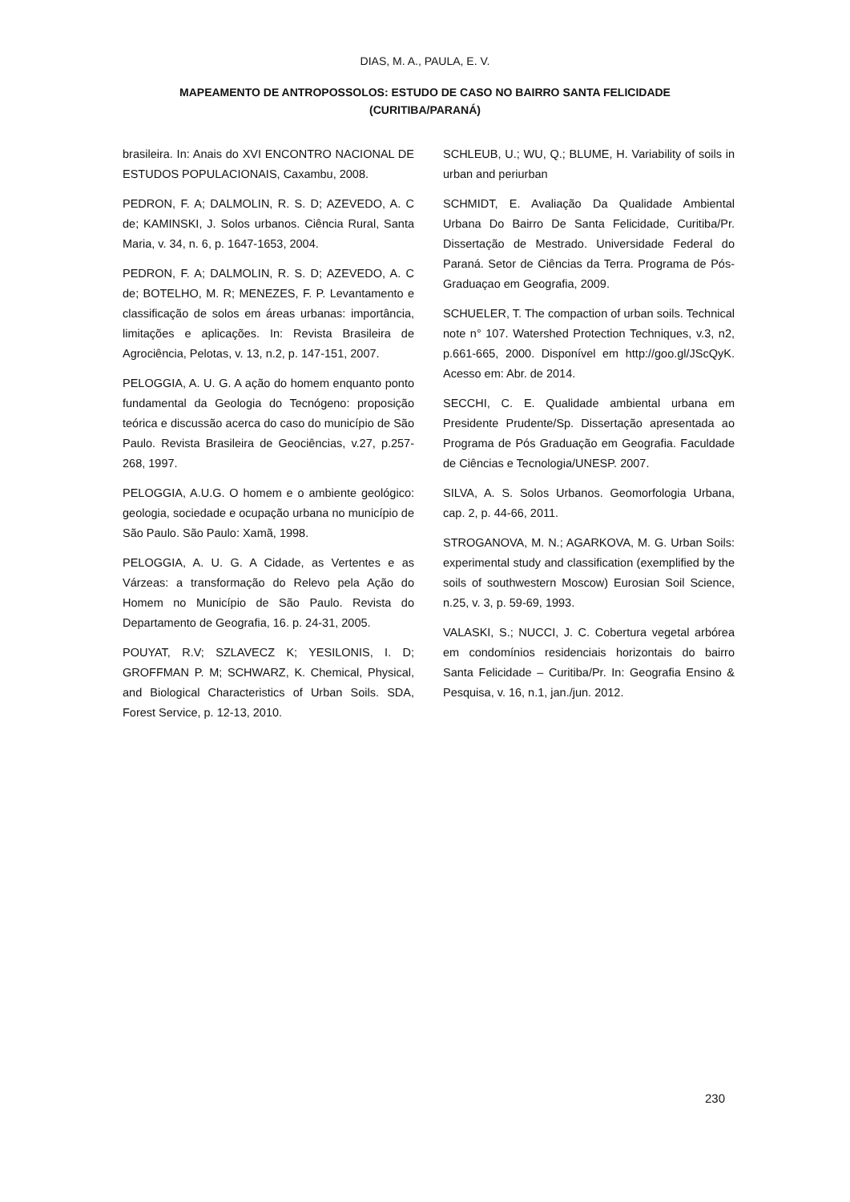DIAS, M. A., PAULA, E. V.
MAPEAMENTO DE ANTROPOSSOLOS: ESTUDO DE CASO NO BAIRRO SANTA FELICIDADE
(CURITIBA/PARANÁ)
brasileira. In: Anais do XVI ENCONTRO NACIONAL DE ESTUDOS POPULACIONAIS, Caxambu, 2008.
PEDRON, F. A; DALMOLIN, R. S. D; AZEVEDO, A. C de; KAMINSKI, J. Solos urbanos. Ciência Rural, Santa Maria, v. 34, n. 6, p. 1647-1653, 2004.
PEDRON, F. A; DALMOLIN, R. S. D; AZEVEDO, A. C de; BOTELHO, M. R; MENEZES, F. P. Levantamento e classificação de solos em áreas urbanas: importância, limitações e aplicações. In: Revista Brasileira de Agrociência, Pelotas, v. 13, n.2, p. 147-151, 2007.
PELOGGIA, A. U. G. A ação do homem enquanto ponto fundamental da Geologia do Tecnógeno: proposição teórica e discussão acerca do caso do município de São Paulo. Revista Brasileira de Geociências, v.27, p.257-268, 1997.
PELOGGIA, A.U.G. O homem e o ambiente geológico: geologia, sociedade e ocupação urbana no município de São Paulo. São Paulo: Xamã, 1998.
PELOGGIA, A. U. G. A Cidade, as Vertentes e as Várzeas: a transformação do Relevo pela Ação do Homem no Município de São Paulo. Revista do Departamento de Geografia, 16. p. 24-31, 2005.
POUYAT, R.V; SZLAVECZ K; YESILONIS, I. D; GROFFMAN P. M; SCHWARZ, K. Chemical, Physical, and Biological Characteristics of Urban Soils. SDA, Forest Service, p. 12-13, 2010.
SCHLEUB, U.; WU, Q.; BLUME, H. Variability of soils in urban and periurban
SCHMIDT, E. Avaliação Da Qualidade Ambiental Urbana Do Bairro De Santa Felicidade, Curitiba/Pr. Dissertação de Mestrado. Universidade Federal do Paraná. Setor de Ciências da Terra. Programa de Pós-Graduaçao em Geografia, 2009.
SCHUELER, T. The compaction of urban soils. Technical note n° 107. Watershed Protection Techniques, v.3, n2, p.661-665, 2000. Disponível em http://goo.gl/JScQyK. Acesso em: Abr. de 2014.
SECCHI, C. E. Qualidade ambiental urbana em Presidente Prudente/Sp. Dissertação apresentada ao Programa de Pós Graduação em Geografia. Faculdade de Ciências e Tecnologia/UNESP. 2007.
SILVA, A. S. Solos Urbanos. Geomorfologia Urbana, cap. 2, p. 44-66, 2011.
STROGANOVA, M. N.; AGARKOVA, M. G. Urban Soils: experimental study and classification (exemplified by the soils of southwestern Moscow) Eurosian Soil Science, n.25, v. 3, p. 59-69, 1993.
VALASKI, S.; NUCCI, J. C. Cobertura vegetal arbórea em condomínios residenciais horizontais do bairro Santa Felicidade – Curitiba/Pr. In: Geografia Ensino & Pesquisa, v. 16, n.1, jan./jun. 2012.
230